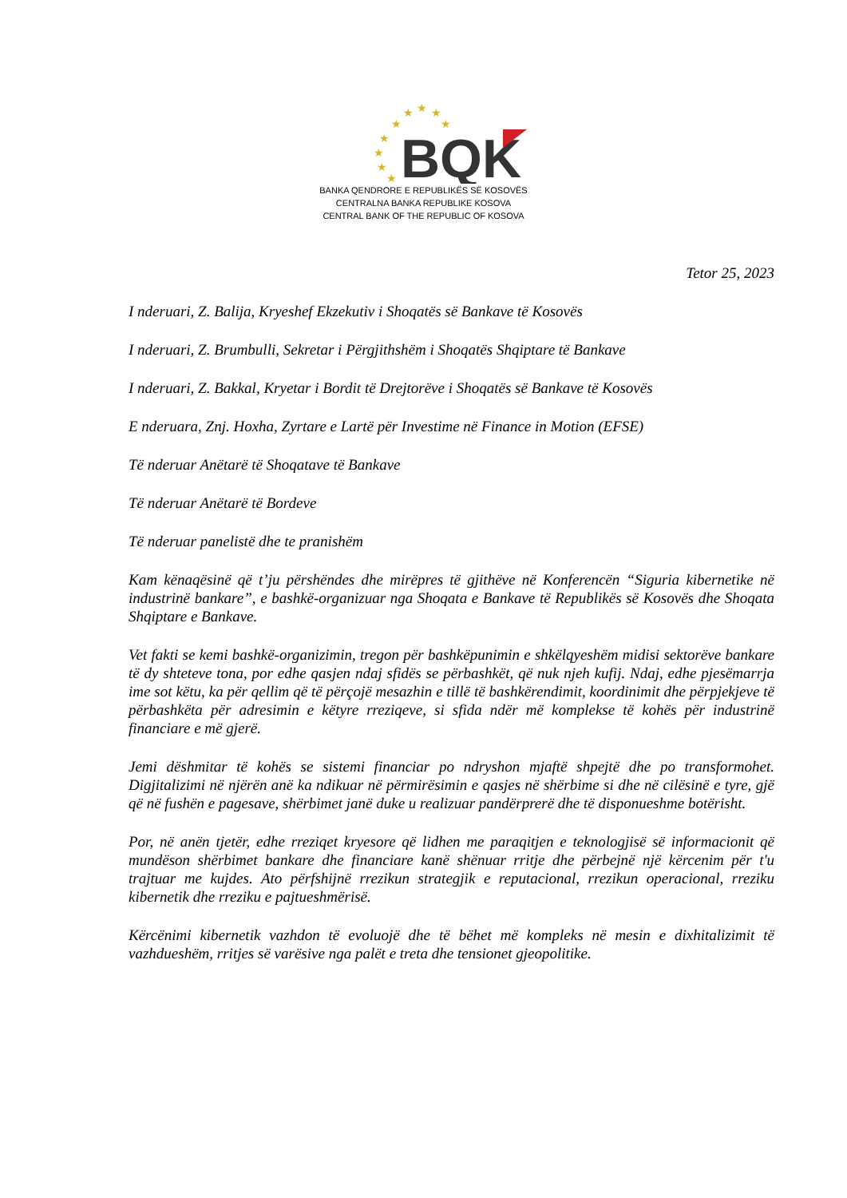★
★
★
★
★
★
★
★
★
BQK
BANKA QENDRORE E REPUBLIKËS SË KOSOVËS
CENTRALNA BANKA REPUBLIKE KOSOVA
CENTRAL BANK OF THE REPUBLIC OF KOSOVA
Tetor 25, 2023
I nderuari, Z. Balija, Kryeshef Ekzekutiv i Shoqatës së Bankave të Kosovës
I nderuari, Z. Brumbulli, Sekretar i Përgjithshëm i Shoqatës Shqiptare të Bankave
I nderuari, Z. Bakkal, Kryetar i Bordit të Drejtorëve i Shoqatës së Bankave të Kosovës
E nderuara, Znj. Hoxha, Zyrtare e Lartë për Investime në Finance in Motion (EFSE)
Të nderuar Anëtarë të Shoqatave të Bankave
Të nderuar Anëtarë të Bordeve
Të nderuar panelistë dhe te pranishëm
Kam kënaqësinë që t’ju përshëndes dhe mirëpres të gjithëve në Konferencën “Siguria kibernetike në industrinë bankare”, e bashkë-organizuar nga Shoqata e Bankave të Republikës së Kosovës dhe Shoqata Shqiptare e Bankave.
Vet fakti se kemi bashkë-organizimin, tregon për bashkëpunimin e shkëlqyeshëm midisi sektorëve bankare të dy shteteve tona, por edhe qasjen ndaj sfidës se përbashkët, që nuk njeh kufij. Ndaj, edhe pjesëmarrja ime sot këtu, ka për qellim që të përçojë mesazhin e tillë të bashkërendimit, koordinimit dhe përpjekjeve të përbashkëta për adresimin e këtyre rreziqeve, si sfida ndër më komplekse të kohës për industrinë financiare e më gjerë.
Jemi dëshmitar të kohës se sistemi financiar po ndryshon mjaftë shpejtë dhe po transformohet. Digjitalizimi në njërën anë ka ndikuar në përmirësimin e qasjes në shërbime si dhe në cilësinë e tyre, gjë që në fushën e pagesave, shërbimet janë duke u realizuar pandërprerë dhe të disponueshme botërisht.
Por, në anën tjetër, edhe rreziqet kryesore që lidhen me paraqitjen e teknologjisë së informacionit që mundëson shërbimet bankare dhe financiare kanë shënuar rritje dhe përbejnë një kërcenim për t'u trajtuar me kujdes. Ato përfshijnë rrezikun strategjik e reputacional, rrezikun operacional, rreziku kibernetik dhe rreziku e pajtueshmërisë.
Kërcënimi kibernetik vazhdon të evoluojë dhe të bëhet më kompleks në mesin e dixhitalizimit të vazhdueshëm, rritjes së varësive nga palët e treta dhe tensionet gjeopolitike.